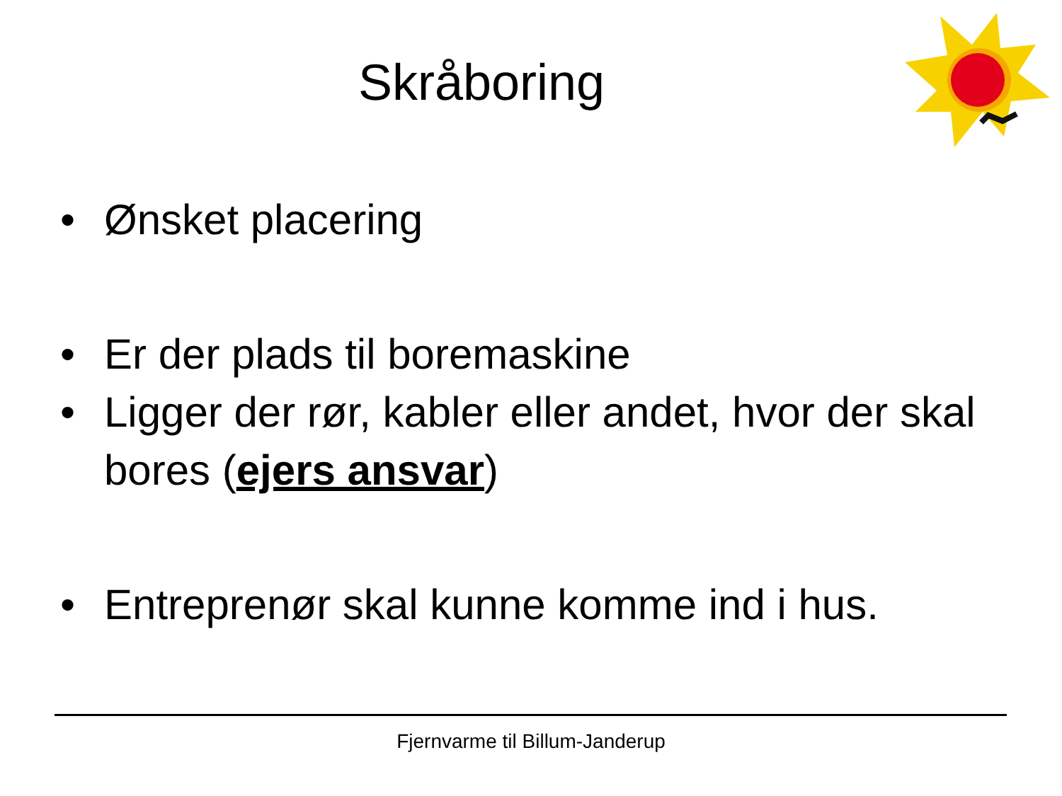Skråboring
• Ønsket placering
• Er der plads til boremaskine
• Ligger der rør, kabler eller andet, hvor der skal bores (ejers ansvar)
• Entreprenør skal kunne komme ind i hus.
Fjernvarme til Billum-Janderup